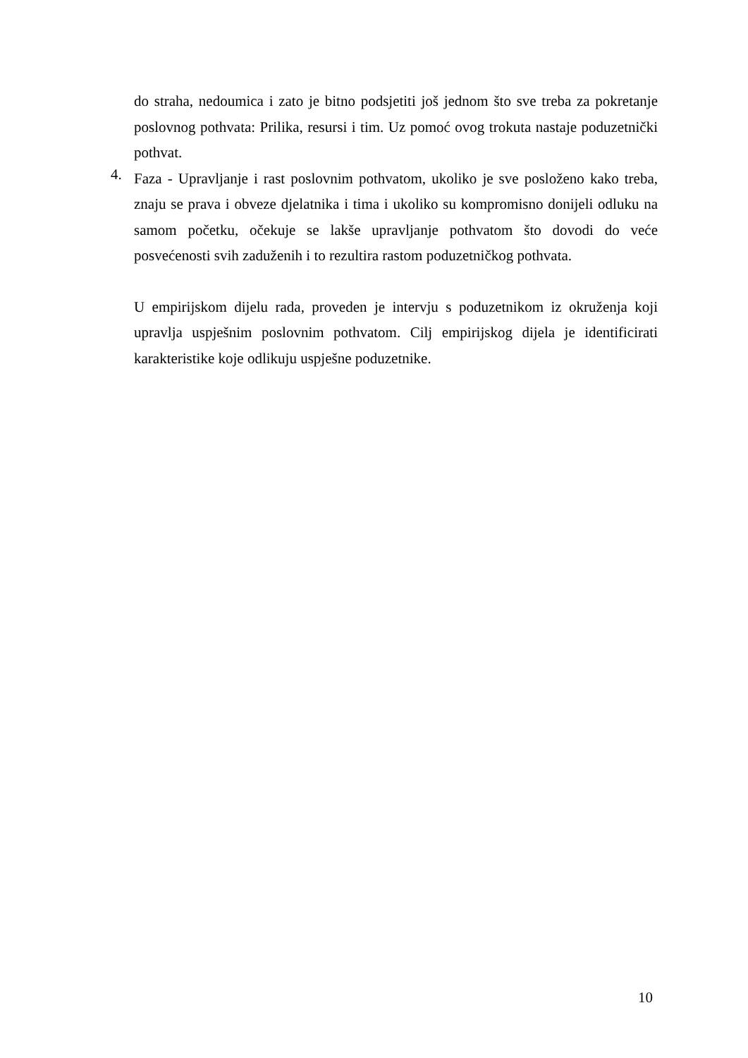do straha, nedoumica i zato je bitno podsjetiti još jednom što sve treba za pokretanje poslovnog pothvata: Prilika, resursi i tim. Uz pomoć ovog trokuta nastaje poduzetnički pothvat.
4.
Faza - Upravljanje i rast poslovnim pothvatom, ukoliko je sve posloženo kako treba, znaju se prava i obveze djelatnika i tima i ukoliko su kompromisno donijeli odluku na samom početku, očekuje se lakše upravljanje pothvatom što dovodi do veće posvećenosti svih zaduženih i to rezultira rastom poduzetničkog pothvata.
U empirijskom dijelu rada, proveden je intervju s poduzetnikom iz okruženja koji upravlja uspješnim poslovnim pothvatom. Cilj empirijskog dijela je identificirati karakteristike koje odlikuju uspješne poduzetnike.
10